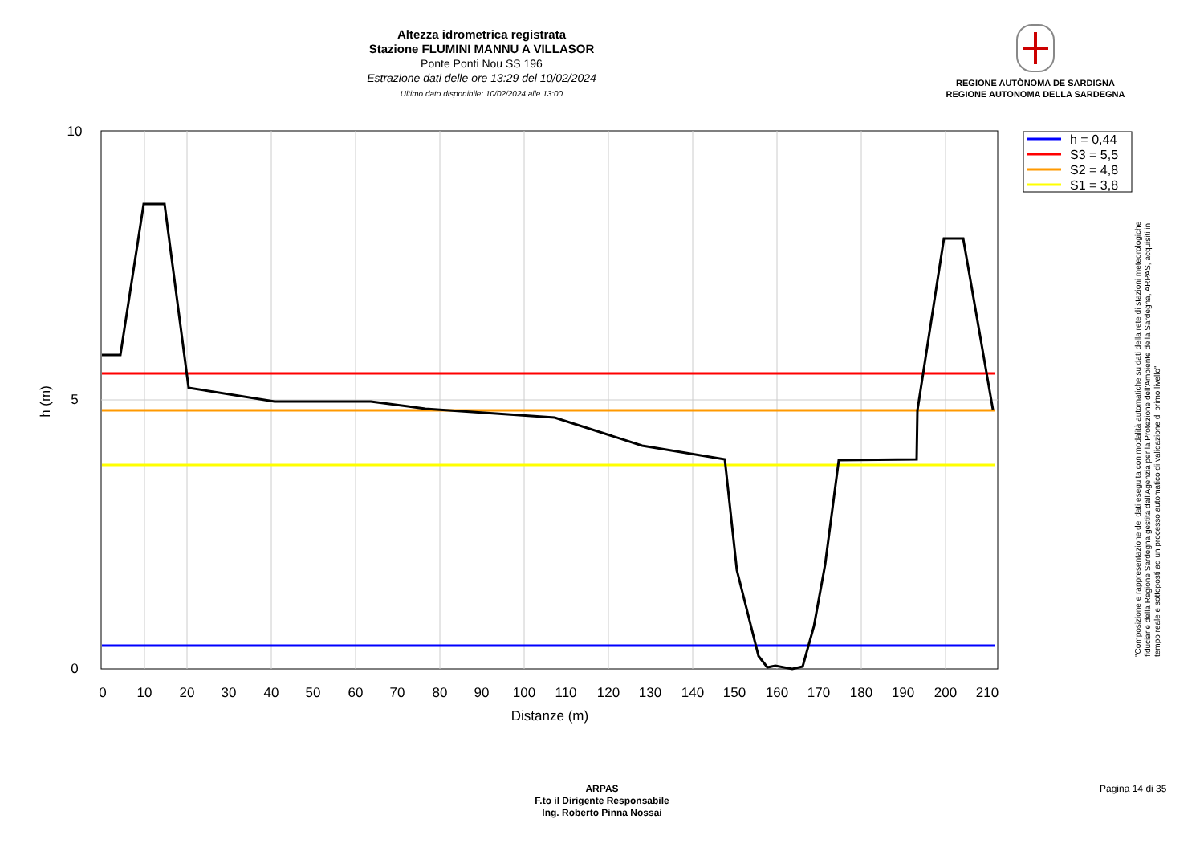Altezza idrometrica registrata
Stazione FLUMINI MANNU A VILLASOR
Ponte Ponti Nou SS 196
Estrazione dati delle ore 13:29 del 10/02/2024
Ultimo dato disponibile: 10/02/2024 alle 13:00
REGIONE AUTÒNOMA DE SARDIGNA
REGIONE AUTONOMA DELLA SARDEGNA
0
10
20
30
40
50
60
70
80
90
100
110
120
130
140
150
160
170
180
190
200
210
Distanze (m)
10
5
0
h (m)
h = 0,44
S3 = 5,5
S2 = 4,8
S1 = 3,8
"Composizione e rappresentazione dei dati eseguita con modalità automatiche su dati della rete di stazioni meteorologiche fiduciarie della Regione Sardegna gestita dall'Agenzia per la Protezione dell'Ambiente della Sardegna, ARPAS, acquisiti in tempo reale e sottoposti ad un processo automatico di validazione di primo livello"
ARPAS
F.to il Dirigente Responsabile
Ing. Roberto Pinna Nossai
Pagina 14 di 35